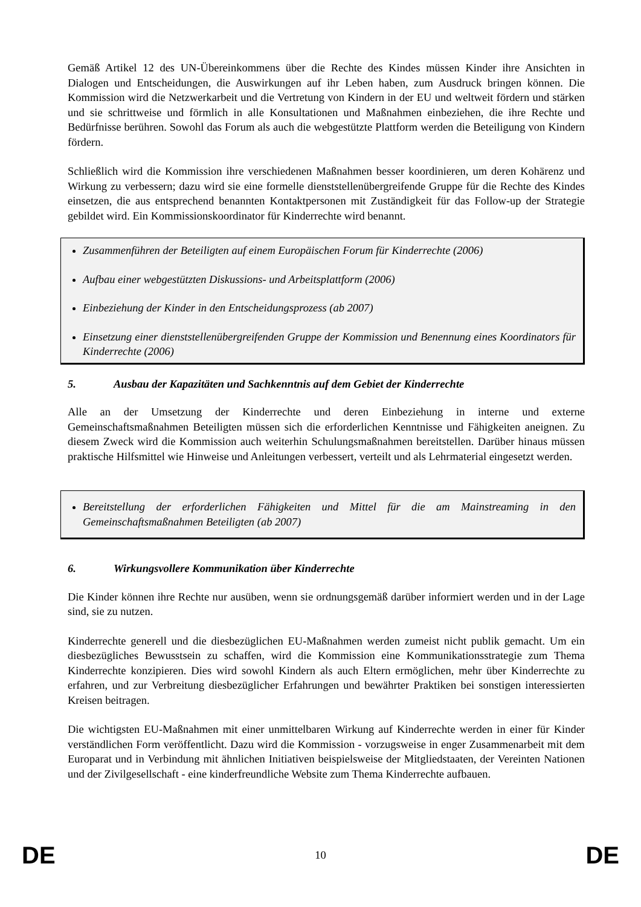Gemäß Artikel 12 des UN-Übereinkommens über die Rechte des Kindes müssen Kinder ihre Ansichten in Dialogen und Entscheidungen, die Auswirkungen auf ihr Leben haben, zum Ausdruck bringen können. Die Kommission wird die Netzwerkarbeit und die Vertretung von Kindern in der EU und weltweit fördern und stärken und sie schrittweise und förmlich in alle Konsultationen und Maßnahmen einbeziehen, die ihre Rechte und Bedürfnisse berühren. Sowohl das Forum als auch die webgestützte Plattform werden die Beteiligung von Kindern fördern.
Schließlich wird die Kommission ihre verschiedenen Maßnahmen besser koordinieren, um deren Kohärenz und Wirkung zu verbessern; dazu wird sie eine formelle dienststellenübergreifende Gruppe für die Rechte des Kindes einsetzen, die aus entsprechend benannten Kontaktpersonen mit Zuständigkeit für das Follow-up der Strategie gebildet wird. Ein Kommissionskoordinator für Kinderrechte wird benannt.
Zusammenführen der Beteiligten auf einem Europäischen Forum für Kinderrechte (2006)
Aufbau einer webgestützten Diskussions- und Arbeitsplattform (2006)
Einbeziehung der Kinder in den Entscheidungsprozess (ab 2007)
Einsetzung einer dienststellenübergreifenden Gruppe der Kommission und Benennung eines Koordinators für Kinderrechte (2006)
5. Ausbau der Kapazitäten und Sachkenntnis auf dem Gebiet der Kinderrechte
Alle an der Umsetzung der Kinderrechte und deren Einbeziehung in interne und externe Gemeinschaftsmaßnahmen Beteiligten müssen sich die erforderlichen Kenntnisse und Fähigkeiten aneignen. Zu diesem Zweck wird die Kommission auch weiterhin Schulungsmaßnahmen bereitstellen. Darüber hinaus müssen praktische Hilfsmittel wie Hinweise und Anleitungen verbessert, verteilt und als Lehrmaterial eingesetzt werden.
Bereitstellung der erforderlichen Fähigkeiten und Mittel für die am Mainstreaming in den Gemeinschaftsmaßnahmen Beteiligten (ab 2007)
6. Wirkungsvollere Kommunikation über Kinderrechte
Die Kinder können ihre Rechte nur ausüben, wenn sie ordnungsgemäß darüber informiert werden und in der Lage sind, sie zu nutzen.
Kinderrechte generell und die diesbezüglichen EU-Maßnahmen werden zumeist nicht publik gemacht. Um ein diesbezügliches Bewusstsein zu schaffen, wird die Kommission eine Kommunikationsstrategie zum Thema Kinderrechte konzipieren. Dies wird sowohl Kindern als auch Eltern ermöglichen, mehr über Kinderrechte zu erfahren, und zur Verbreitung diesbezüglicher Erfahrungen und bewährter Praktiken bei sonstigen interessierten Kreisen beitragen.
Die wichtigsten EU-Maßnahmen mit einer unmittelbaren Wirkung auf Kinderrechte werden in einer für Kinder verständlichen Form veröffentlicht. Dazu wird die Kommission - vorzugsweise in enger Zusammenarbeit mit dem Europarat und in Verbindung mit ähnlichen Initiativen beispielsweise der Mitgliedstaaten, der Vereinten Nationen und der Zivilgesellschaft - eine kinderfreundliche Website zum Thema Kinderrechte aufbauen.
DE 10 DE